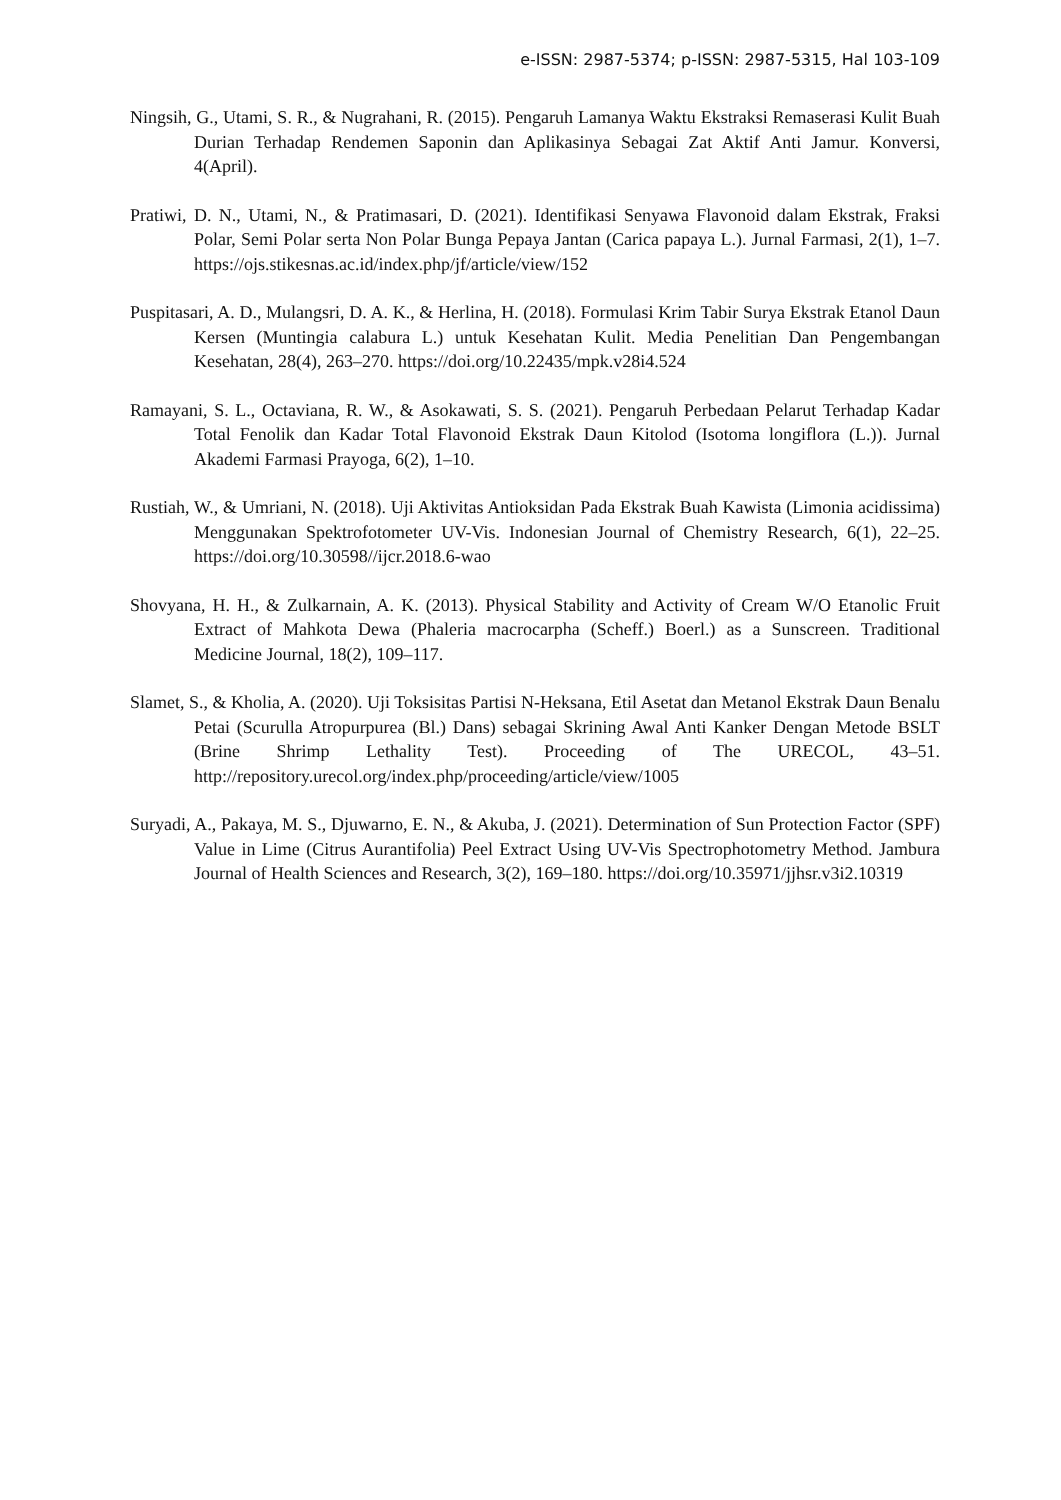e-ISSN: 2987-5374; p-ISSN: 2987-5315, Hal 103-109
Ningsih, G., Utami, S. R., & Nugrahani, R. (2015). Pengaruh Lamanya Waktu Ekstraksi Remaserasi Kulit Buah Durian Terhadap Rendemen Saponin dan Aplikasinya Sebagai Zat Aktif Anti Jamur. Konversi, 4(April).
Pratiwi, D. N., Utami, N., & Pratimasari, D. (2021). Identifikasi Senyawa Flavonoid dalam Ekstrak, Fraksi Polar, Semi Polar serta Non Polar Bunga Pepaya Jantan (Carica papaya L.). Jurnal Farmasi, 2(1), 1–7. https://ojs.stikesnas.ac.id/index.php/jf/article/view/152
Puspitasari, A. D., Mulangsri, D. A. K., & Herlina, H. (2018). Formulasi Krim Tabir Surya Ekstrak Etanol Daun Kersen (Muntingia calabura L.) untuk Kesehatan Kulit. Media Penelitian Dan Pengembangan Kesehatan, 28(4), 263–270. https://doi.org/10.22435/mpk.v28i4.524
Ramayani, S. L., Octaviana, R. W., & Asokawati, S. S. (2021). Pengaruh Perbedaan Pelarut Terhadap Kadar Total Fenolik dan Kadar Total Flavonoid Ekstrak Daun Kitolod (Isotoma longiflora (L.)). Jurnal Akademi Farmasi Prayoga, 6(2), 1–10.
Rustiah, W., & Umriani, N. (2018). Uji Aktivitas Antioksidan Pada Ekstrak Buah Kawista (Limonia acidissima) Menggunakan Spektrofotometer UV-Vis. Indonesian Journal of Chemistry Research, 6(1), 22–25. https://doi.org/10.30598//ijcr.2018.6-wao
Shovyana, H. H., & Zulkarnain, A. K. (2013). Physical Stability and Activity of Cream W/O Etanolic Fruit Extract of Mahkota Dewa (Phaleria macrocarpha (Scheff.) Boerl.) as a Sunscreen. Traditional Medicine Journal, 18(2), 109–117.
Slamet, S., & Kholia, A. (2020). Uji Toksisitas Partisi N-Heksana, Etil Asetat dan Metanol Ekstrak Daun Benalu Petai (Scurulla Atropurpurea (Bl.) Dans) sebagai Skrining Awal Anti Kanker Dengan Metode BSLT (Brine Shrimp Lethality Test). Proceeding of The URECOL, 43–51. http://repository.urecol.org/index.php/proceeding/article/view/1005
Suryadi, A., Pakaya, M. S., Djuwarno, E. N., & Akuba, J. (2021). Determination of Sun Protection Factor (SPF) Value in Lime (Citrus Aurantifolia) Peel Extract Using UV-Vis Spectrophotometry Method. Jambura Journal of Health Sciences and Research, 3(2), 169–180. https://doi.org/10.35971/jjhsr.v3i2.10319